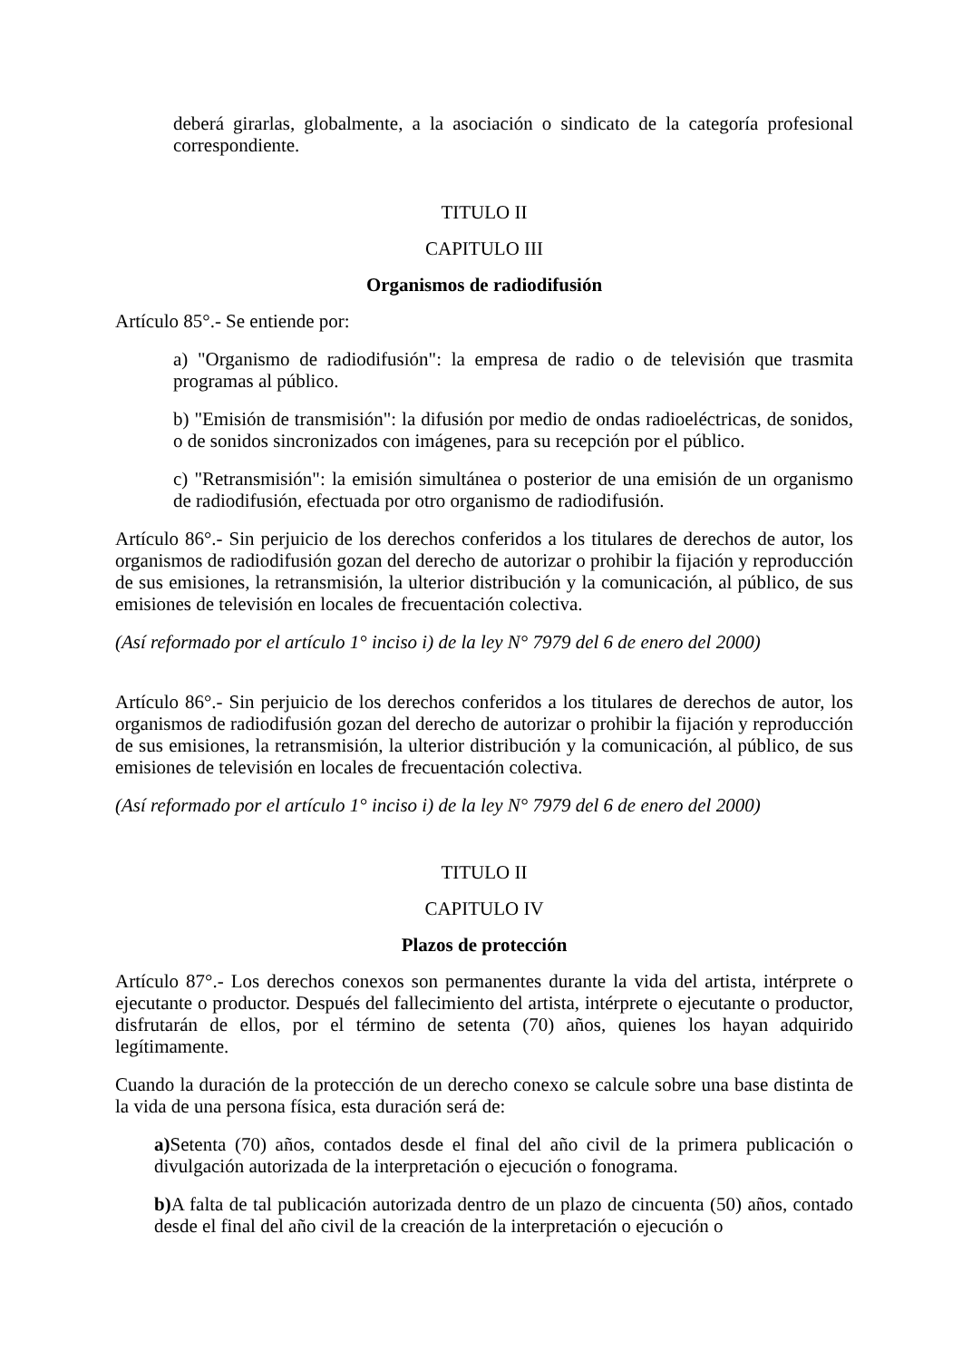deberá girarlas, globalmente, a la asociación o sindicato de la categoría profesional correspondiente.
TITULO II
CAPITULO III
Organismos de radiodifusión
Artículo 85°.- Se entiende por:
a) "Organismo de radiodifusión": la empresa de radio o de televisión que trasmita programas al público.
b) "Emisión de transmisión": la difusión por medio de ondas radioeléctricas, de sonidos, o de sonidos sincronizados con imágenes, para su recepción por el público.
c) "Retransmisión": la emisión simultánea o posterior de una emisión de un organismo de radiodifusión, efectuada por otro organismo de radiodifusión.
Artículo 86°.- Sin perjuicio de los derechos conferidos a los titulares de derechos de autor, los organismos de radiodifusión gozan del derecho de autorizar o prohibir la fijación y reproducción de sus emisiones, la retransmisión, la ulterior distribución y la comunicación, al público, de sus emisiones de televisión en locales de frecuentación colectiva.
(Así reformado por el artículo 1° inciso i) de la ley N° 7979 del 6 de enero del 2000)
Artículo 86°.- Sin perjuicio de los derechos conferidos a los titulares de derechos de autor, los organismos de radiodifusión gozan del derecho de autorizar o prohibir la fijación y reproducción de sus emisiones, la retransmisión, la ulterior distribución y la comunicación, al público, de sus emisiones de televisión en locales de frecuentación colectiva.
(Así reformado por el artículo 1° inciso i) de la ley N° 7979 del 6 de enero del 2000)
TITULO II
CAPITULO IV
Plazos de protección
Artículo 87°.- Los derechos conexos son permanentes durante la vida del artista, intérprete o ejecutante o productor. Después del fallecimiento del artista, intérprete o ejecutante o productor, disfrutarán de ellos, por el término de setenta (70) años, quienes los hayan adquirido legítimamente.
Cuando la duración de la protección de un derecho conexo se calcule sobre una base distinta de la vida de una persona física, esta duración será de:
a) Setenta (70) años, contados desde el final del año civil de la primera publicación o divulgación autorizada de la interpretación o ejecución o fonograma.
b) A falta de tal publicación autorizada dentro de un plazo de cincuenta (50) años, contado desde el final del año civil de la creación de la interpretación o ejecución o